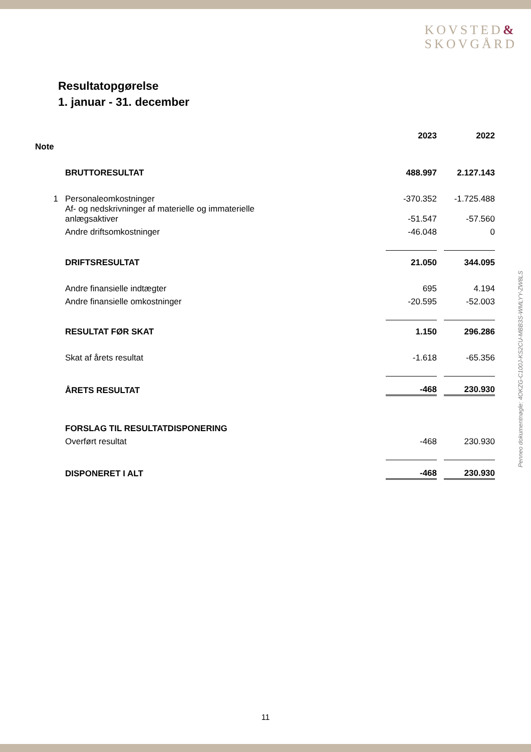KOVSTED&
SKOVGÅRD
Resultatopgørelse
1. januar - 31. december
| | | 2023 | | 2022 |
| Note | | | | |
| | BRUTTORESULTAT | 488.997 | | 2.127.143 |
| 1 | Personaleomkostninger | -370.352 | | -1.725.488 |
| | Af- og nedskrivninger af materielle og immaterielle anlægsaktiver | -51.547 | | -57.560 |
| | Andre driftsomkostninger | -46.048 | | 0 |
| | DRIFTSRESULTAT | 21.050 | | 344.095 |
| | Andre finansielle indtægter | 695 | | 4.194 |
| | Andre finansielle omkostninger | -20.595 | | -52.003 |
| | RESULTAT FØR SKAT | 1.150 | | 296.286 |
| | Skat af årets resultat | -1.618 | | -65.356 |
| | ÅRETS RESULTAT | -468 | | 230.930 |
| | FORSLAG TIL RESULTATDISPONERING | | | |
| | Overført resultat | -468 | | 230.930 |
| | DISPONERET I ALT | -468 | | 230.930 |
Penneo dokumentnøgle: 4OKZG-C100J-KS2CU-MBB3S-WMLYY-ZW8LS
11